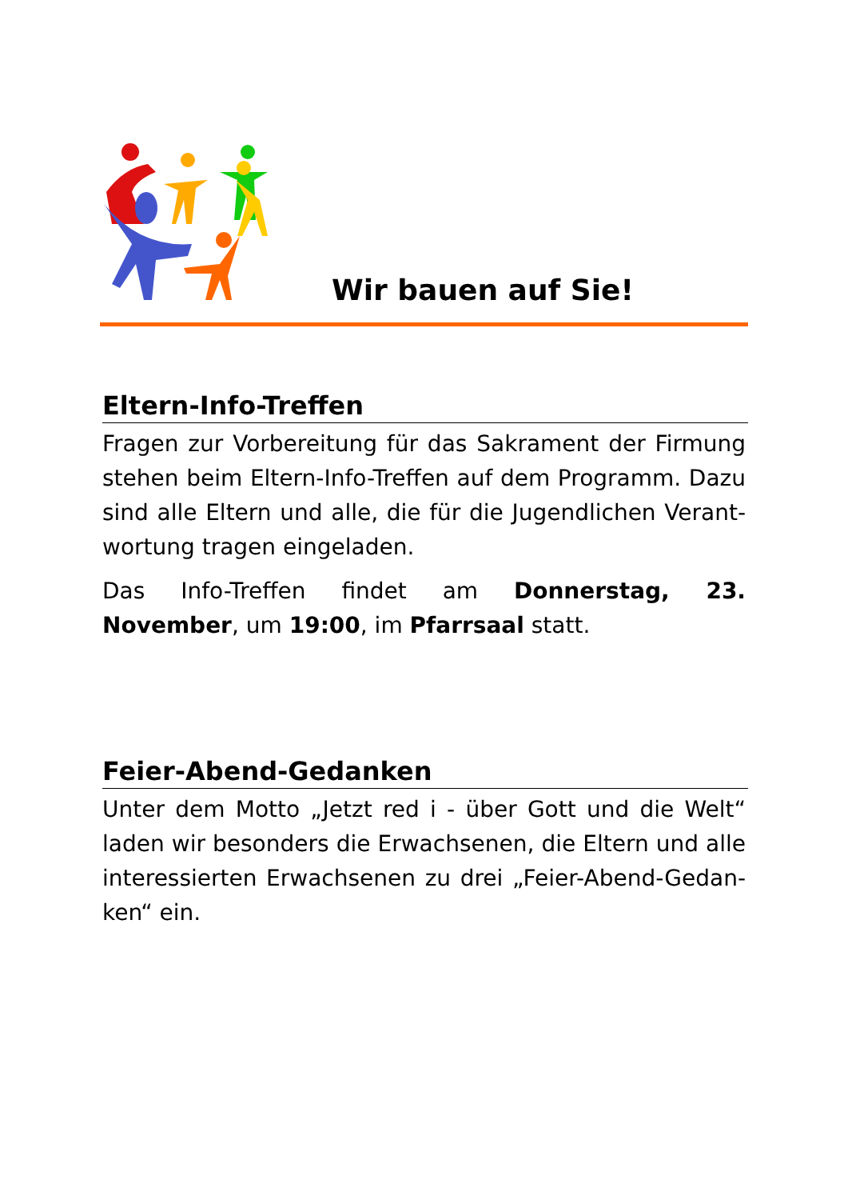Wir bauen auf Sie!
Eltern-Info-Treffen
Fragen zur Vorbereitung für das Sakrament der Firmung stehen beim Eltern-Info-Treffen auf dem Programm. Dazu sind alle Eltern und alle, die für die Jugendlichen Verant-wortung tragen eingeladen.
Das Info-Treffen findet am Donnerstag, 23. November, um 19:00, im Pfarrsaal statt.
Feier-Abend-Gedanken
Unter dem Motto „Jetzt red i - über Gott und die Welt“ laden wir besonders die Erwachsenen, die Eltern und alle interessierten Erwachsenen zu drei „Feier-Abend-Gedan-ken“ ein.